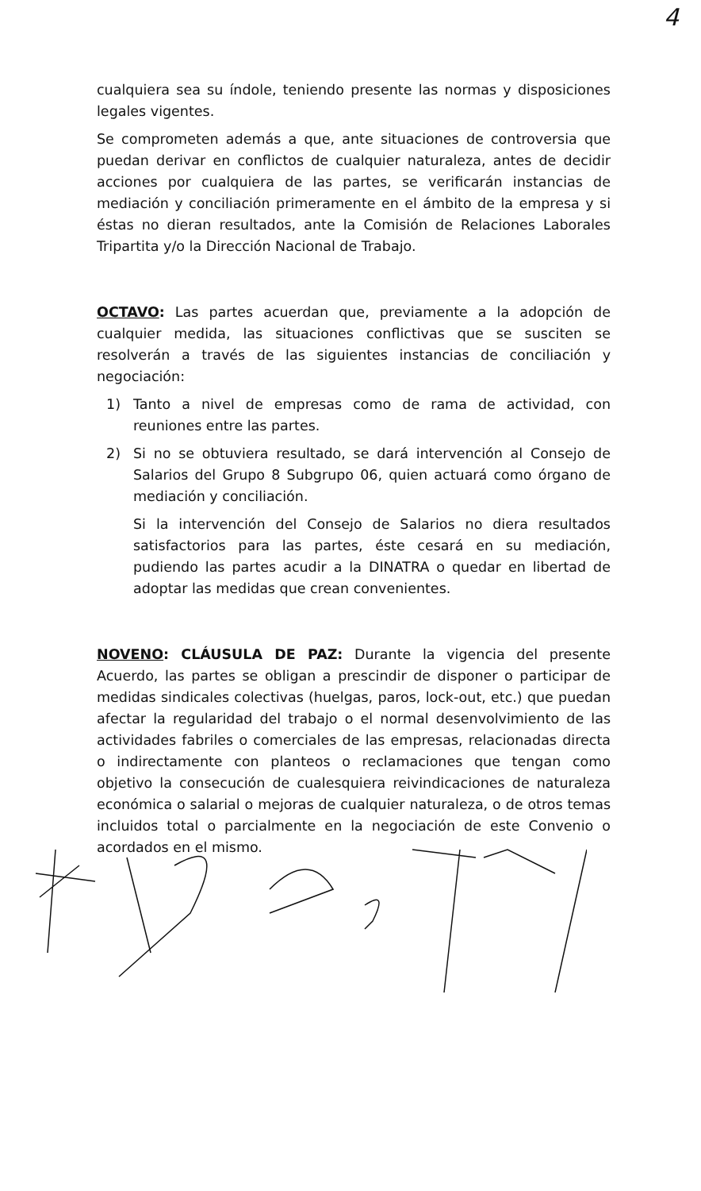4
cualquiera sea su índole, teniendo presente las normas y disposiciones legales vigentes.
Se comprometen además a que, ante situaciones de controversia que puedan derivar en conflictos de cualquier naturaleza, antes de decidir acciones por cualquiera de las partes, se verificarán instancias de mediación y conciliación primeramente en el ámbito de la empresa y si éstas no dieran resultados, ante la Comisión de Relaciones Laborales Tripartita y/o la Dirección Nacional de Trabajo.
OCTAVO: Las partes acuerdan que, previamente a la adopción de cualquier medida, las situaciones conflictivas que se susciten se resolverán a través de las siguientes instancias de conciliación y negociación:
1) Tanto a nivel de empresas como de rama de actividad, con reuniones entre las partes.
2) Si no se obtuviera resultado, se dará intervención al Consejo de Salarios del Grupo 8 Subgrupo 06, quien actuará como órgano de mediación y conciliación.
Si la intervención del Consejo de Salarios no diera resultados satisfactorios para las partes, éste cesará en su mediación, pudiendo las partes acudir a la DINATRA o quedar en libertad de adoptar las medidas que crean convenientes.
NOVENO: CLÁUSULA DE PAZ: Durante la vigencia del presente Acuerdo, las partes se obligan a prescindir de disponer o participar de medidas sindicales colectivas (huelgas, paros, lock-out, etc.) que puedan afectar la regularidad del trabajo o el normal desenvolvimiento de las actividades fabriles o comerciales de las empresas, relacionadas directa o indirectamente con planteos o reclamaciones que tengan como objetivo la consecución de cualesquiera reivindicaciones de naturaleza económica o salarial o mejoras de cualquier naturaleza, o de otros temas incluidos total o parcialmente en la negociación de este Convenio o acordados en el mismo.